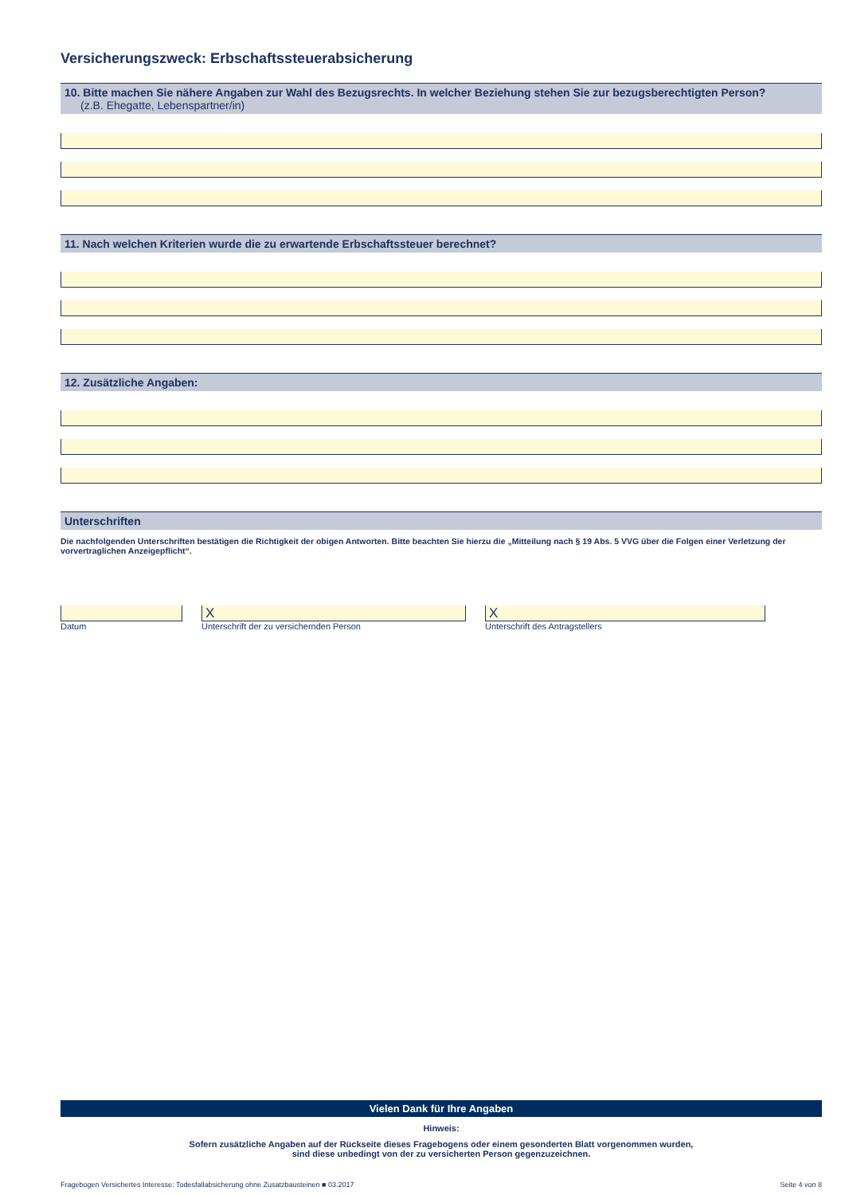Versicherungszweck: Erbschaftssteuerabsicherung
10. Bitte machen Sie nähere Angaben zur Wahl des Bezugsrechts. In welcher Beziehung stehen Sie zur bezugsberechtigten Person?
(z.B. Ehegatte, Lebenspartner/in)
11. Nach welchen Kriterien wurde die zu erwartende Erbschaftssteuer berechnet?
12. Zusätzliche Angaben:
Unterschriften
Die nachfolgenden Unterschriften bestätigen die Richtigkeit der obigen Antworten. Bitte beachten Sie hierzu die „Mitteilung nach § 19 Abs. 5 VVG über die Folgen einer Verletzung der vorvertraglichen Anzeigepflicht“.
Datum
X
Unterschrift der zu versichernden Person
X
Unterschrift des Antragstellers
Vielen Dank für Ihre Angaben
Hinweis:
Sofern zusätzliche Angaben auf der Rückseite dieses Fragebogens oder einem gesonderten Blatt vorgenommen wurden,
sind diese unbedingt von der zu versicherten Person gegenzuzeichnen.
Fragebogen Versichertes Interesse: Todesfallabsicherung ohne Zusatzbausteinen ■ 03.2017 Seite 4 von 8